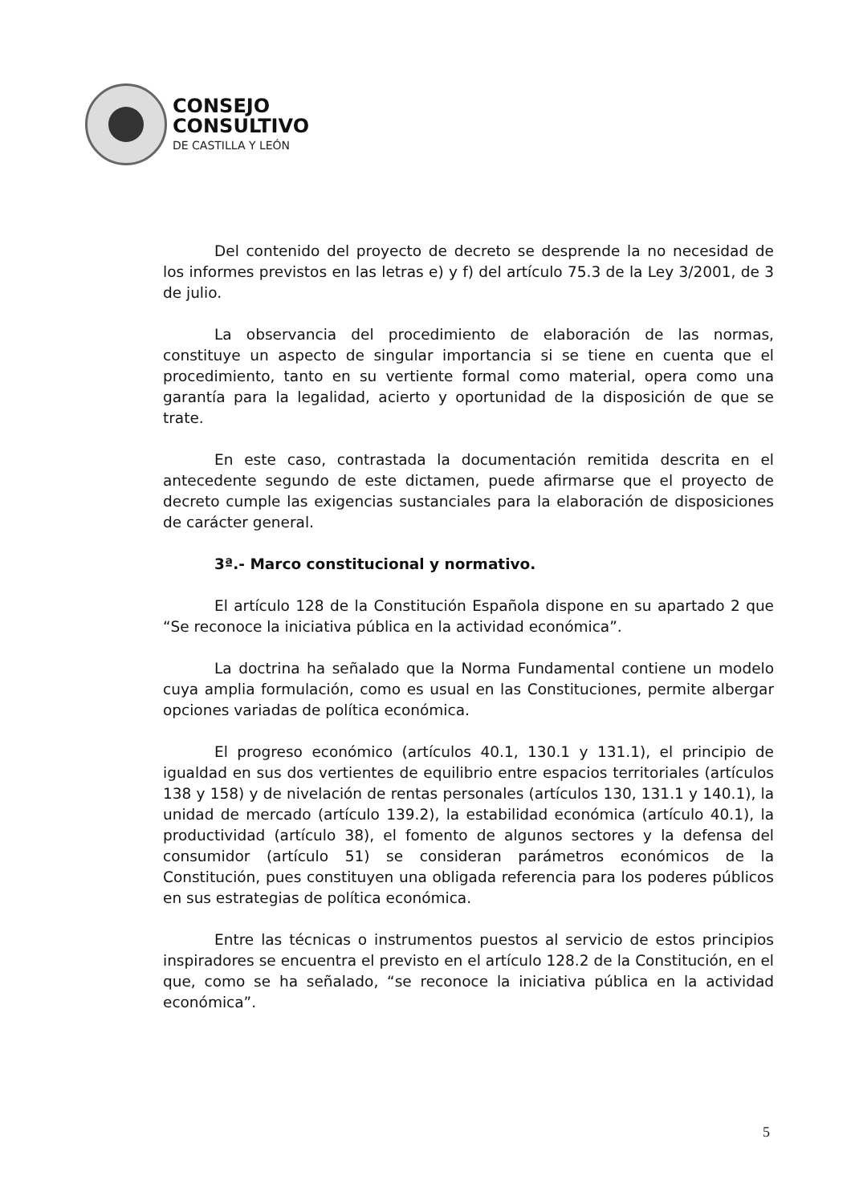CONSEJO
CONSULTIVO
DE CASTILLA Y LEÓN
Del contenido del proyecto de decreto se desprende la no necesidad de los informes previstos en las letras e) y f) del artículo 75.3 de la Ley 3/2001, de 3 de julio.
La observancia del procedimiento de elaboración de las normas, constituye un aspecto de singular importancia si se tiene en cuenta que el procedimiento, tanto en su vertiente formal como material, opera como una garantía para la legalidad, acierto y oportunidad de la disposición de que se trate.
En este caso, contrastada la documentación remitida descrita en el antecedente segundo de este dictamen, puede afirmarse que el proyecto de decreto cumple las exigencias sustanciales para la elaboración de disposiciones de carácter general.
3ª.- Marco constitucional y normativo.
El artículo 128 de la Constitución Española dispone en su apartado 2 que “Se reconoce la iniciativa pública en la actividad económica”.
La doctrina ha señalado que la Norma Fundamental contiene un modelo cuya amplia formulación, como es usual en las Constituciones, permite albergar opciones variadas de política económica.
El progreso económico (artículos 40.1, 130.1 y 131.1), el principio de igualdad en sus dos vertientes de equilibrio entre espacios territoriales (artículos 138 y 158) y de nivelación de rentas personales (artículos 130, 131.1 y 140.1), la unidad de mercado (artículo 139.2), la estabilidad económica (artículo 40.1), la productividad (artículo 38), el fomento de algunos sectores y la defensa del consumidor (artículo 51) se consideran parámetros económicos de la Constitución, pues constituyen una obligada referencia para los poderes públicos en sus estrategias de política económica.
Entre las técnicas o instrumentos puestos al servicio de estos principios inspiradores se encuentra el previsto en el artículo 128.2 de la Constitución, en el que, como se ha señalado, “se reconoce la iniciativa pública en la actividad económica”.
5